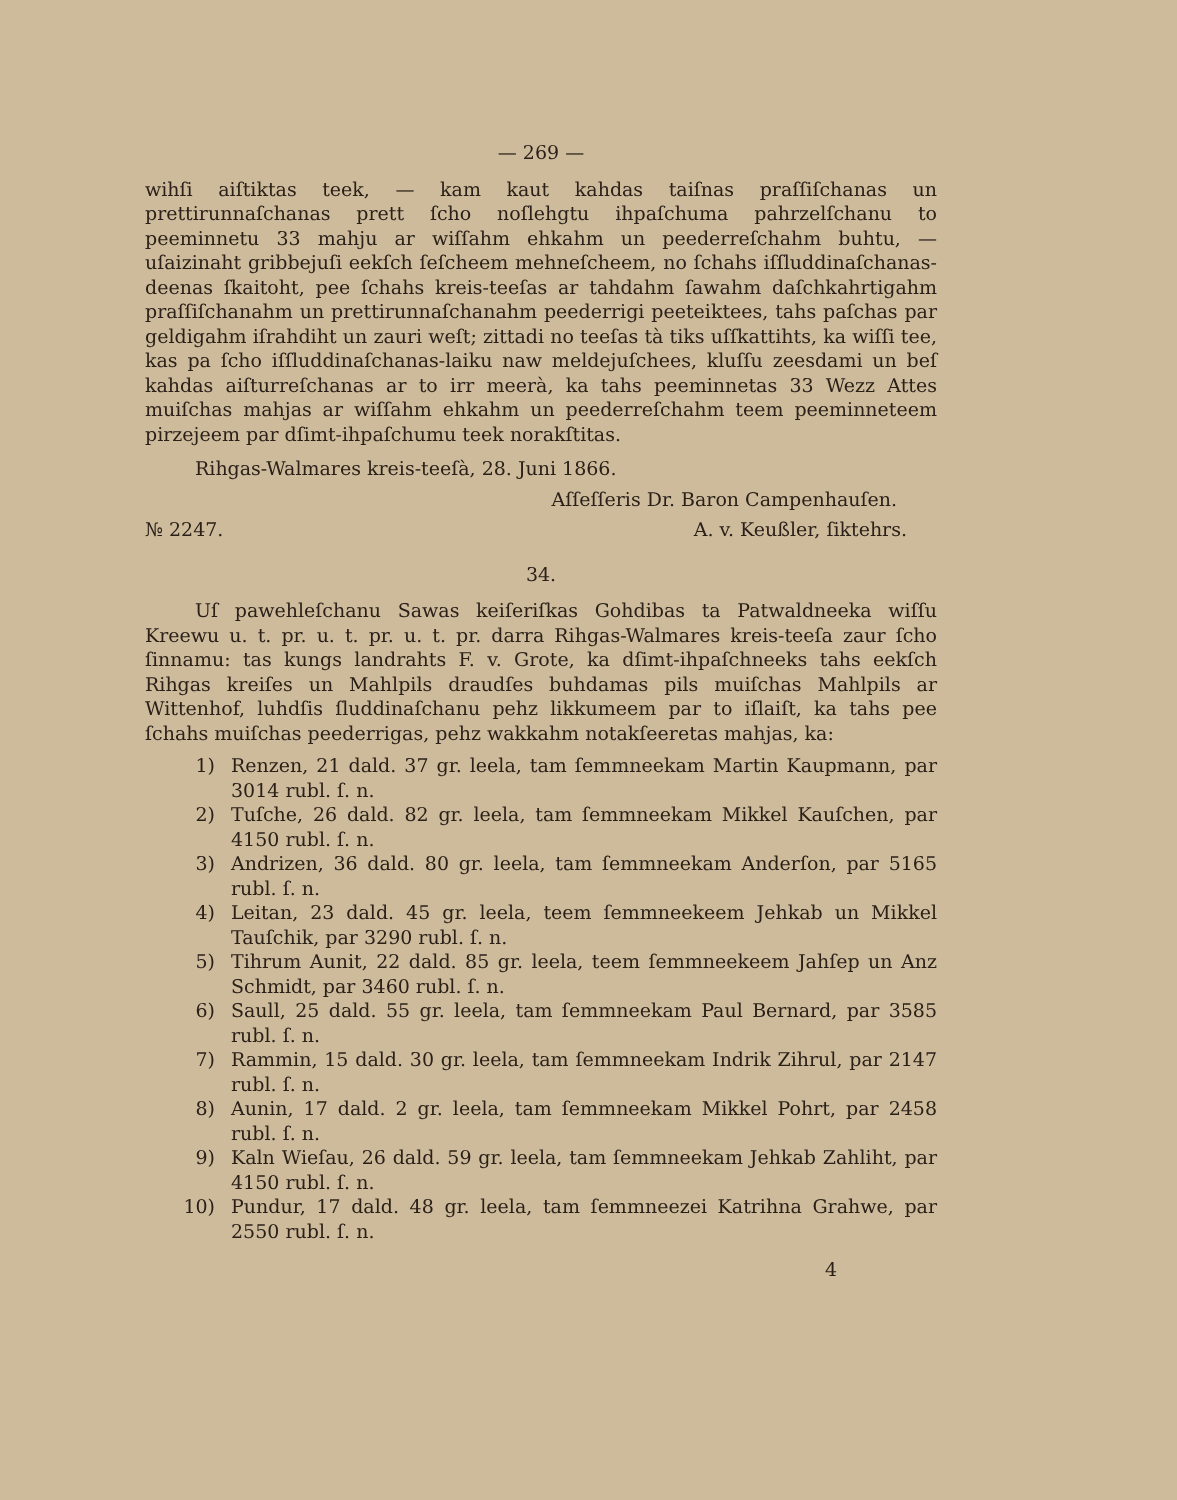— 269 —
wihſi aiſtiktas teek, — kam kaut kahdas taiſnas praſſiſchanas un prettirunnaſchanas prett ſcho noſlehgtu ihpaſchuma pahrzelſchanu to peeminnetu 33 mahju ar wiſſahm ehkahm un peederreſchahm buhtu, — uſaizinaht gribbejuſi eekſch ſeſcheem mehneſcheem, no ſchahs iſſluddinaſchanas-deenas ſkaitoht, pee ſchahs kreis-teeſas ar tahdahm ſawahm daſchkahrtigahm praſſiſchanahm un prettirunnaſchanahm peederrigi peeteiktees, tahs paſchas par geldigahm iſrahdiht un zauri weſt; zittadi no teeſas tà tiks uſſkattihts, ka wiſſi tee, kas pa ſcho iſſluddinaſchanas-laiku naw meldejuſchees, kluſſu zeesdami un beſ kahdas aiſturreſchanas ar to irr meerà, ka tahs peeminnetas 33 Wezz Attes muiſchas mahjas ar wiſſahm ehkahm un peederreſchahm teem peeminneteem pirzejeem par dſimt-ihpaſchumu teek norakſtitas.
Rihgas-Walmares kreis-teeſà, 28. Juni 1866.
Aſſeſſeris Dr. Baron Campenhauſen.
№ 2247. A. v. Keußler, ſiktehrs.
34.
Uſ pawehleſchanu Sawas keiſeriſkas Gohdibas ta Patwaldneeka wiſſu Kreewu u. t. pr. u. t. pr. u. t. pr. darra Rihgas-Walmares kreis-teeſa zaur ſcho ſinnamu: tas kungs landrahts F. v. Grote, ka dſimt-ihpaſchneeks tahs eekſch Rihgas kreiſes un Mahlpils draudſes buhdamas pils muiſchas Mahlpils ar Wittenhof, luhdſis ſluddinaſchanu pehz likkumeem par to iſlaiſt, ka tahs pee ſchahs muiſchas peederrigas, pehz wakkahm notakſeeretas mahjas, ka:
1) Renzen, 21 dald. 37 gr. leela, tam ſemmneekam Martin Kaupmann, par 3014 rubl. ſ. n.
2) Tuſche, 26 dald. 82 gr. leela, tam ſemmneekam Mikkel Kauſchen, par 4150 rubl. ſ. n.
3) Andrizen, 36 dald. 80 gr. leela, tam ſemmneekam Anderſon, par 5165 rubl. ſ. n.
4) Leitan, 23 dald. 45 gr. leela, teem ſemmneekeem Jehkab un Mikkel Tauſchik, par 3290 rubl. ſ. n.
5) Tihrum Aunit, 22 dald. 85 gr. leela, teem ſemmneekeem Jahſep un Anz Schmidt, par 3460 rubl. ſ. n.
6) Saull, 25 dald. 55 gr. leela, tam ſemmneekam Paul Bernard, par 3585 rubl. ſ. n.
7) Rammin, 15 dald. 30 gr. leela, tam ſemmneekam Indrik Zihrul, par 2147 rubl. ſ. n.
8) Aunin, 17 dald. 2 gr. leela, tam ſemmneekam Mikkel Pohrt, par 2458 rubl. ſ. n.
9) Kaln Wieſau, 26 dald. 59 gr. leela, tam ſemmneekam Jehkab Zahliht, par 4150 rubl. ſ. n.
10) Pundur, 17 dald. 48 gr. leela, tam ſemmneezei Katrihna Grahwe, par 2550 rubl. ſ. n.
4